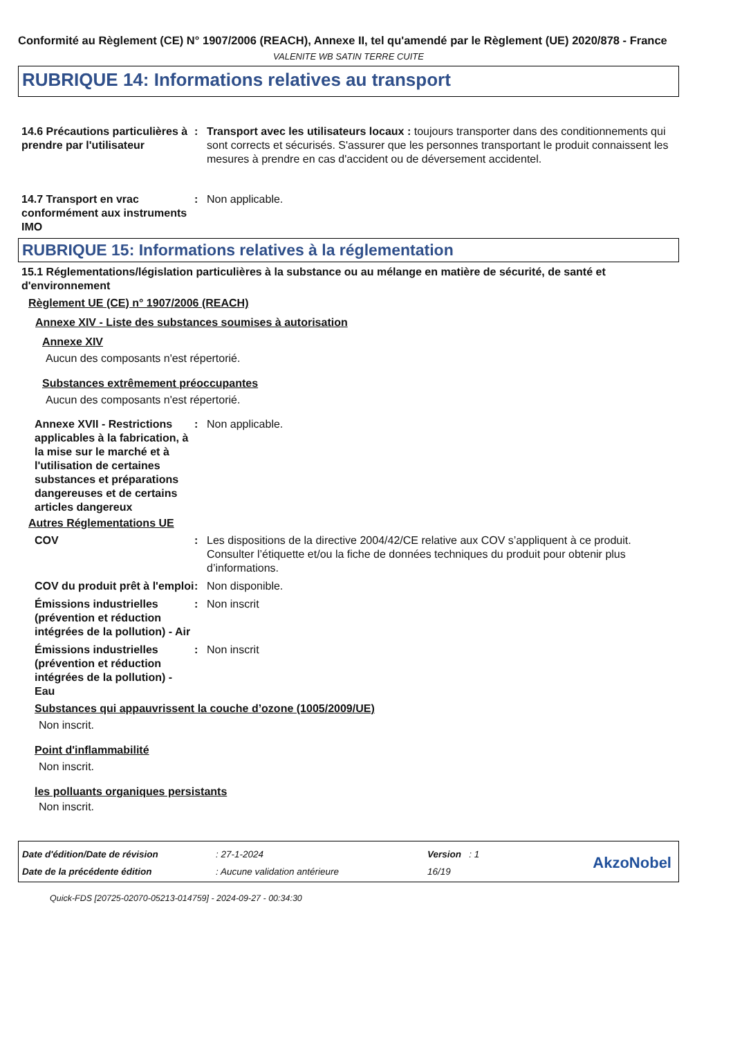Conformité au Règlement (CE) N° 1907/2006 (REACH), Annexe II, tel qu'amendé par le Règlement (UE) 2020/878 - France
VALENITE WB SATIN TERRE CUITE
RUBRIQUE 14: Informations relatives au transport
14.6 Précautions particulières à prendre par l'utilisateur
: Transport avec les utilisateurs locaux : toujours transporter dans des conditionnements qui sont corrects et sécurisés. S'assurer que les personnes transportant le produit connaissent les mesures à prendre en cas d'accident ou de déversement accidentel.
14.7 Transport en vrac conformément aux instruments IMO
: Non applicable.
RUBRIQUE 15: Informations relatives à la réglementation
15.1 Réglementations/législation particulières à la substance ou au mélange en matière de sécurité, de santé et d'environnement
Règlement UE (CE) n° 1907/2006 (REACH)
Annexe XIV - Liste des substances soumises à autorisation
Annexe XIV
Aucun des composants n'est répertorié.
Substances extrêmement préoccupantes
Aucun des composants n'est répertorié.
Annexe XVII - Restrictions applicables à la fabrication, à la mise sur le marché et à l'utilisation de certaines substances et préparations dangereuses et de certains articles dangereux
: Non applicable.
Autres Réglementations UE
COV : Les dispositions de la directive 2004/42/CE relative aux COV s’appliquent à ce produit. Consulter l’étiquette et/ou la fiche de données techniques du produit pour obtenir plus d’informations.
COV du produit prêt à l'emploi
: Non disponible.
Émissions industrielles (prévention et réduction intégrées de la pollution) - Air
: Non inscrit
Émissions industrielles (prévention et réduction intégrées de la pollution) - Eau
: Non inscrit
Substances qui appauvrissent la couche d’ozone (1005/2009/UE)
Non inscrit.
Point d'inflammabilité
Non inscrit.
les polluants organiques persistants
Non inscrit.
Date d'édition/Date de révision
Date de la précédente édition
: 27-1-2024
: Aucune validation antérieure
Version : 1
16/19
AkzoNobel
Quick-FDS [20725-02070-05213-014759] - 2024-09-27 - 00:34:30